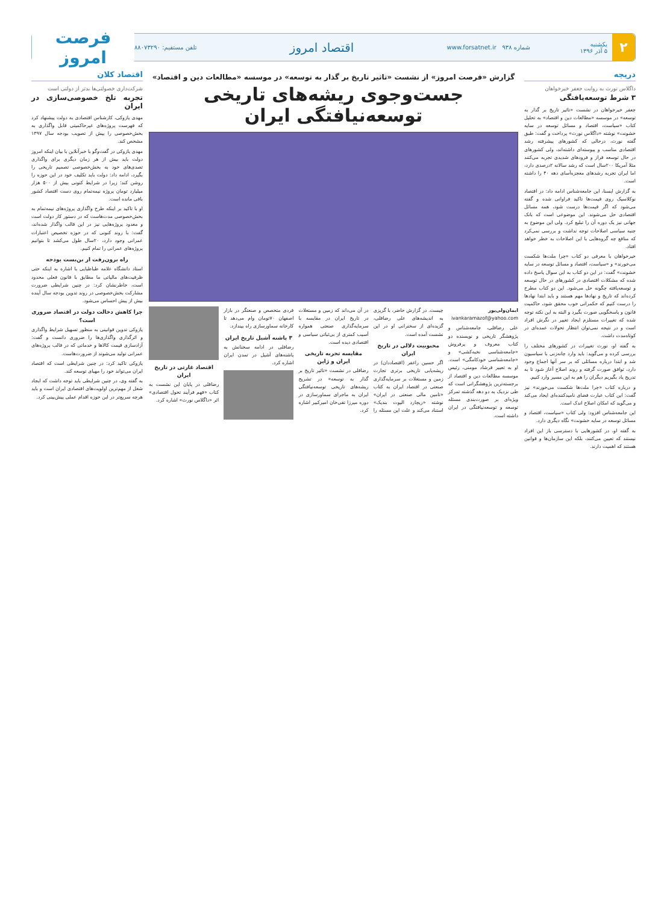۲
یکشنبه
۵ آذر ۱۳۹۶
شماره ۹۳۸ www.forsatnet.ir
اقتصاد امروز
تلفن مستقیم: ۸۸۰۷۳۲۹۰
فرصت امروز
دریچه
داگلاس نورث به روایت جعفر خیرخواهان
۳ شرط توسعه‌یافتگی
جعفر خیرخواهان در نشست «تاثیر تاریخ بر گذار به توسعه» در موسسه «مطالعات دین و اقتصاد» به تحلیل کتاب «سیاست، اقتصاد و مسائل توسعه در سایه خشونت» نوشته «داگلاس نورث» پرداخت و گفت: طبق گفته نورث، درحالی که کشورهای پیشرفته رشد اقتصادی مناسب و پیوسته‌ای داشته‌اند، ولی کشورهای در حال توسعه فراز و فرودهای شدیدی تجربه می‌کنند مثلا آمریکا ۲۰۰سال است که رشد سالانه ۲درصدی دارد، اما ایران تجربه رشدهای معجزه‌آسای دهه ۴۰ را داشته است.
به گزارش ایسنا، این جامعه‌شناس ادامه داد: در اقتصاد نوکلاسیک روی قیمت‌ها تاکید فراوانی شده و گفته می‌شود که اگر قیمت‌ها درست شود، همه مسائل اقتصادی حل می‌شوند. این موضوعی است که بانک جهانی نیز یک دوره آن را تبلیغ کرد. ولی این موضوع به جنبه سیاسی اصلاحات توجه نداشت و بررسی نمی‌کرد که منافع چه گروه‌هایی با این اصلاحات به خطر خواهد افتاد.
خیرخواهان با معرفی دو کتاب «چرا ملت‌ها شکست می‌خورند» و «سیاست، اقتصاد و مسائل توسعه در سایه خشونت» گفت: در این دو کتاب به این سوال پاسخ داده شده که مشکلات اقتصادی در کشورهای در حال توسعه و توسعه‌یافته چگونه حل می‌شود. این دو کتاب مطرح کرده‌اند که تاریخ و نهادها مهم هستند و باید ابتدا نهادها را درست کنیم که حکمرانی خوب محقق شود، حاکمیت قانون و پاسخگویی صورت بگیرد و البته به این نکته توجه شده که تغییرات مستلزم ایجاد تغییر در نگرش افراد است و در نتیجه نمی‌توان انتظار تحولات عمده‌ای در کوتاه‌مدت داشت.
به گفته او، نورث تغییرات در کشورهای مختلف را بررسی کرده و می‌گوید: باید وارد چانه‌زنی با سیاسیون شد و ابتدا درباره مسائلی که بر سر آنها اجماع وجود دارد، توافق صورت گرفته و روند اصلاح آغاز شود تا به تدریج یاد بگیریم دیگران را هم به این مسیر وارد کنیم.
و درباره کتاب «چرا ملت‌ها شکست می‌خورند» نیز گفت: این کتاب عبارت فضای نامیدکننده‌ای ایجاد می‌کند و می‌گوید که امکان اصلاح اندک است.
این جامعه‌شناس افزود: ولی کتاب «سیاست، اقتصاد و مسائل توسعه در سایه خشونت» نگاه دیگری دارد.
به گفته او، در کشورهایی با دسترسی باز این افراد نیستند که تعیین می‌کنند، بلکه این سازمان‌ها و قوانین هستند که اهمیت دارند.
گزارش «فرصت امروز» از نشست «تاثیر تاریخ بر گذار به توسعه» در موسسه «مطالعات دین و اقتصاد»
جست‌وجوی ریشه‌های تاریخی توسعه‌نیافتگی ایران
ایمان‌ولی‌پور
ivankaramazof@yahoo.com
علی رضاقلی، جامعه‌شناس و پژوهشگر تاریخی و نویسنده دو کتاب معروف و پرفروش «جامعه‌شناسی نخبه‌کشی» و «جامعه‌شناسی خودکامگی» است. او به تعبیر فرشاد مومنی، رئیس موسسه مطالعات دین و اقتصاد از برجسته‌ترین پژوهشگرانی است که طی نزدیک به دو دهه گذشته تمرکز ویژه‌ای بر صورت‌بندی مسئله توسعه و توسعه‌نیافتگی در ایران داشته است.
چیست. در گزارش حاضر، با گریزی به اندیشه‌های علی رضاقلی، گزیده‌ای از سخنرانی او در این نشست آمده است.
محبوبیت دلالی در تاریخ ایران
اگر حسین راغفر (اقتصاددان) در ریشه‌یابی تاریخی برتری تجارت زمین و مستغلات بر سرمایه‌گذاری صنعتی در اقتصاد ایران به کتاب «تامین مالی صنعتی در ایران» نوشته «ریچارد الیوت بندیک» استناد می‌کند و علت این مسئله را در آن می‌داند که زمین و مستغلات در تاریخ ایران در مقایسه با سرمایه‌گذاری صنعتی همواره آسیب کمتری از بی‌ثباتی سیاسی و اقتصادی دیده است.
مقایسه تجربه تاریخی ایران و ژاپن
رضاقلی در نشست «تاثیر تاریخ بر گذار به توسعه» در تشریح ریشه‌های تاریخی توسعه‌نیافتگی ایران به ماجرای سماورسازی در دوره میرزا تقی‌خان امیرکبیر اشاره کرد.
فردی متخصص و صنعتگر در بازار اصفهان ۷۰تومان وام می‌دهد تا کارخانه سماورسازی راه بیندازد.
۳ پاشنه آشیل تاریخ ایران
رضاقلی در ادامه سخنانش به پاشنه‌های آشیل در تمدن ایران اشاره کرد.
اقتصاد غارتی در تاریخ ایران
رضاقلی در پایان این نشست به کتاب «فهم فرآیند تحول اقتصادی» اثر «داگلاس نورث» اشاره کرد.
اقتصاد کلان
شرکت‌داری خصولتی‌ها بدتر از دولتی است
تجربه تلخ خصوصی‌سازی در ایران
مهدی پازوکی، کارشناس اقتصادی به دولت پیشنهاد کرد که فهرست پروژه‌های غیرحاکمیتی قابل واگذاری به بخش‌خصوصی را پیش از تصویب بودجه سال ۱۳۹۷ مشخص کند.
مهدی پازوکی در گفت‌وگو با خبرآنلاین با بیان اینکه امروز دولت باید بیش از هر زمان دیگری برای واگذاری تصدی‌های خود به بخش‌خصوصی تصمیم تاریخی را بگیرد، ادامه داد: دولت باید تکلیف خود در این حوزه را روشن کند؛ زیرا در شرایط کنونی بیش از ۵۰۰ هزار میلیارد تومان پروژه نیمه‌تمام روی دست اقتصاد کشور باقی مانده است.
او با تاکید بر اینکه طرح واگذاری پروژه‌های نیمه‌تمام به بخش‌خصوصی مدت‌هاست که در دستور کار دولت است و معدود پروژه‌هایی نیز در این قالب واگذار شده‌اند، گفت: با روند کنونی که در حوزه تخصیص اعتبارات عمرانی وجود دارد، ۲۰سال طول می‌کشد تا بتوانیم پروژه‌های عمرانی را تمام کنیم.
راه برون‌رفت از بن‌بست بودجه
استاد دانشگاه علامه طباطبایی با اشاره به اینکه حتی ظرفیت‌های مالیاتی ما مطابق با قانون فعلی محدود است، خاطرنشان کرد: در چنین شرایطی ضرورت مشارکت بخش‌خصوصی در روند تدوین بودجه سال آینده بیش از پیش احساس می‌شود.
چرا کاهش دخالت دولت در اقتصاد ضروری است؟
پازوکی تدوین قوانینی به منظور تسهیل شرایط واگذاری و اثرگذاری واگذاری‌ها را ضروری دانست و گفت: آزادسازی قیمت کالاها و خدماتی که در قالب پروژه‌های عمرانی تولید می‌شوند از ضرورت‌هاست.
پازوکی تاکید کرد: در چنین شرایطی است که اقتصاد ایران می‌تواند خود را مهیای توسعه کند.
به گفته وی، در چنین شرایطی باید توجه داشت که ایجاد شغل از مهم‌ترین اولویت‌های اقتصادی ایران است و باید هرچه سریع‌تر در این حوزه اقدام عملی پیش‌بینی کرد.